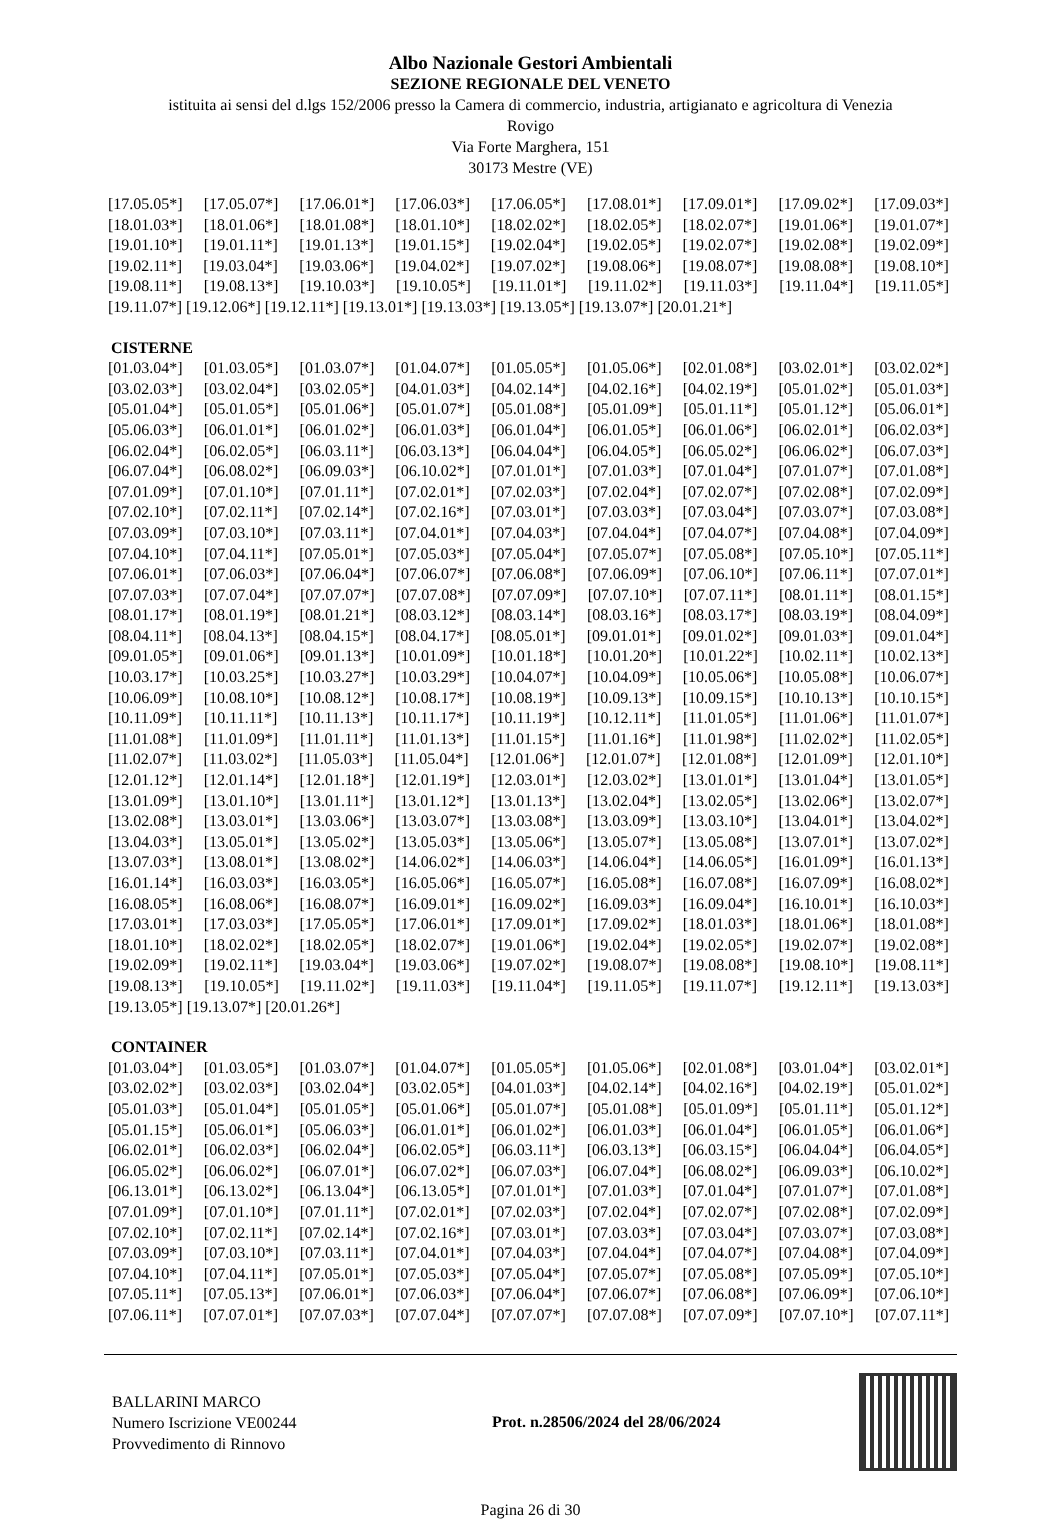Albo Nazionale Gestori Ambientali
SEZIONE REGIONALE DEL VENETO
istituita ai sensi del d.lgs 152/2006 presso la Camera di commercio, industria, artigianato e agricoltura di Venezia
Rovigo
Via Forte Marghera, 151
30173 Mestre (VE)
[17.05.05*] [17.05.07*] [17.06.01*] [17.06.03*] [17.06.05*] [17.08.01*] [17.09.01*] [17.09.02*] [17.09.03*]
[18.01.03*] [18.01.06*] [18.01.08*] [18.01.10*] [18.02.02*] [18.02.05*] [18.02.07*] [19.01.06*] [19.01.07*]
[19.01.10*] [19.01.11*] [19.01.13*] [19.01.15*] [19.02.04*] [19.02.05*] [19.02.07*] [19.02.08*] [19.02.09*]
[19.02.11*] [19.03.04*] [19.03.06*] [19.04.02*] [19.07.02*] [19.08.06*] [19.08.07*] [19.08.08*] [19.08.10*]
[19.08.11*] [19.08.13*] [19.10.03*] [19.10.05*] [19.11.01*] [19.11.02*] [19.11.03*] [19.11.04*] [19.11.05*]
[19.11.07*] [19.12.06*] [19.12.11*] [19.13.01*] [19.13.03*] [19.13.05*] [19.13.07*] [20.01.21*]
CISTERNE
[01.03.04*] [01.03.05*] [01.03.07*] [01.04.07*] [01.05.05*] [01.05.06*] [02.01.08*] [03.02.01*] [03.02.02*]
[03.02.03*] [03.02.04*] [03.02.05*] [04.01.03*] [04.02.14*] [04.02.16*] [04.02.19*] [05.01.02*] [05.01.03*]
[05.01.04*] [05.01.05*] [05.01.06*] [05.01.07*] [05.01.08*] [05.01.09*] [05.01.11*] [05.01.12*] [05.06.01*]
[05.06.03*] [06.01.01*] [06.01.02*] [06.01.03*] [06.01.04*] [06.01.05*] [06.01.06*] [06.02.01*] [06.02.03*]
[06.02.04*] [06.02.05*] [06.03.11*] [06.03.13*] [06.04.04*] [06.04.05*] [06.05.02*] [06.06.02*] [06.07.03*]
[06.07.04*] [06.08.02*] [06.09.03*] [06.10.02*] [07.01.01*] [07.01.03*] [07.01.04*] [07.01.07*] [07.01.08*]
[07.01.09*] [07.01.10*] [07.01.11*] [07.02.01*] [07.02.03*] [07.02.04*] [07.02.07*] [07.02.08*] [07.02.09*]
[07.02.10*] [07.02.11*] [07.02.14*] [07.02.16*] [07.03.01*] [07.03.03*] [07.03.04*] [07.03.07*] [07.03.08*]
[07.03.09*] [07.03.10*] [07.03.11*] [07.04.01*] [07.04.03*] [07.04.04*] [07.04.07*] [07.04.08*] [07.04.09*]
[07.04.10*] [07.04.11*] [07.05.01*] [07.05.03*] [07.05.04*] [07.05.07*] [07.05.08*] [07.05.10*] [07.05.11*]
[07.06.01*] [07.06.03*] [07.06.04*] [07.06.07*] [07.06.08*] [07.06.09*] [07.06.10*] [07.06.11*] [07.07.01*]
[07.07.03*] [07.07.04*] [07.07.07*] [07.07.08*] [07.07.09*] [07.07.10*] [07.07.11*] [08.01.11*] [08.01.15*]
[08.01.17*] [08.01.19*] [08.01.21*] [08.03.12*] [08.03.14*] [08.03.16*] [08.03.17*] [08.03.19*] [08.04.09*]
[08.04.11*] [08.04.13*] [08.04.15*] [08.04.17*] [08.05.01*] [09.01.01*] [09.01.02*] [09.01.03*] [09.01.04*]
[09.01.05*] [09.01.06*] [09.01.13*] [10.01.09*] [10.01.18*] [10.01.20*] [10.01.22*] [10.02.11*] [10.02.13*]
[10.03.17*] [10.03.25*] [10.03.27*] [10.03.29*] [10.04.07*] [10.04.09*] [10.05.06*] [10.05.08*] [10.06.07*]
[10.06.09*] [10.08.10*] [10.08.12*] [10.08.17*] [10.08.19*] [10.09.13*] [10.09.15*] [10.10.13*] [10.10.15*]
[10.11.09*] [10.11.11*] [10.11.13*] [10.11.17*] [10.11.19*] [10.12.11*] [11.01.05*] [11.01.06*] [11.01.07*]
[11.01.08*] [11.01.09*] [11.01.11*] [11.01.13*] [11.01.15*] [11.01.16*] [11.01.98*] [11.02.02*] [11.02.05*]
[11.02.07*] [11.03.02*] [11.05.03*] [11.05.04*] [12.01.06*] [12.01.07*] [12.01.08*] [12.01.09*] [12.01.10*]
[12.01.12*] [12.01.14*] [12.01.18*] [12.01.19*] [12.03.01*] [12.03.02*] [13.01.01*] [13.01.04*] [13.01.05*]
[13.01.09*] [13.01.10*] [13.01.11*] [13.01.12*] [13.01.13*] [13.02.04*] [13.02.05*] [13.02.06*] [13.02.07*]
[13.02.08*] [13.03.01*] [13.03.06*] [13.03.07*] [13.03.08*] [13.03.09*] [13.03.10*] [13.04.01*] [13.04.02*]
[13.04.03*] [13.05.01*] [13.05.02*] [13.05.03*] [13.05.06*] [13.05.07*] [13.05.08*] [13.07.01*] [13.07.02*]
[13.07.03*] [13.08.01*] [13.08.02*] [14.06.02*] [14.06.03*] [14.06.04*] [14.06.05*] [16.01.09*] [16.01.13*]
[16.01.14*] [16.03.03*] [16.03.05*] [16.05.06*] [16.05.07*] [16.05.08*] [16.07.08*] [16.07.09*] [16.08.02*]
[16.08.05*] [16.08.06*] [16.08.07*] [16.09.01*] [16.09.02*] [16.09.03*] [16.09.04*] [16.10.01*] [16.10.03*]
[17.03.01*] [17.03.03*] [17.05.05*] [17.06.01*] [17.09.01*] [17.09.02*] [18.01.03*] [18.01.06*] [18.01.08*]
[18.01.10*] [18.02.02*] [18.02.05*] [18.02.07*] [19.01.06*] [19.02.04*] [19.02.05*] [19.02.07*] [19.02.08*]
[19.02.09*] [19.02.11*] [19.03.04*] [19.03.06*] [19.07.02*] [19.08.07*] [19.08.08*] [19.08.10*] [19.08.11*]
[19.08.13*] [19.10.05*] [19.11.02*] [19.11.03*] [19.11.04*] [19.11.05*] [19.11.07*] [19.12.11*] [19.13.03*]
[19.13.05*] [19.13.07*] [20.01.26*]
CONTAINER
[01.03.04*] [01.03.05*] [01.03.07*] [01.04.07*] [01.05.05*] [01.05.06*] [02.01.08*] [03.01.04*] [03.02.01*]
[03.02.02*] [03.02.03*] [03.02.04*] [03.02.05*] [04.01.03*] [04.02.14*] [04.02.16*] [04.02.19*] [05.01.02*]
[05.01.03*] [05.01.04*] [05.01.05*] [05.01.06*] [05.01.07*] [05.01.08*] [05.01.09*] [05.01.11*] [05.01.12*]
[05.01.15*] [05.06.01*] [05.06.03*] [06.01.01*] [06.01.02*] [06.01.03*] [06.01.04*] [06.01.05*] [06.01.06*]
[06.02.01*] [06.02.03*] [06.02.04*] [06.02.05*] [06.03.11*] [06.03.13*] [06.03.15*] [06.04.04*] [06.04.05*]
[06.05.02*] [06.06.02*] [06.07.01*] [06.07.02*] [06.07.03*] [06.07.04*] [06.08.02*] [06.09.03*] [06.10.02*]
[06.13.01*] [06.13.02*] [06.13.04*] [06.13.05*] [07.01.01*] [07.01.03*] [07.01.04*] [07.01.07*] [07.01.08*]
[07.01.09*] [07.01.10*] [07.01.11*] [07.02.01*] [07.02.03*] [07.02.04*] [07.02.07*] [07.02.08*] [07.02.09*]
[07.02.10*] [07.02.11*] [07.02.14*] [07.02.16*] [07.03.01*] [07.03.03*] [07.03.04*] [07.03.07*] [07.03.08*]
[07.03.09*] [07.03.10*] [07.03.11*] [07.04.01*] [07.04.03*] [07.04.04*] [07.04.07*] [07.04.08*] [07.04.09*]
[07.04.10*] [07.04.11*] [07.05.01*] [07.05.03*] [07.05.04*] [07.05.07*] [07.05.08*] [07.05.09*] [07.05.10*]
[07.05.11*] [07.05.13*] [07.06.01*] [07.06.03*] [07.06.04*] [07.06.07*] [07.06.08*] [07.06.09*] [07.06.10*]
[07.06.11*] [07.07.01*] [07.07.03*] [07.07.04*] [07.07.07*] [07.07.08*] [07.07.09*] [07.07.10*] [07.07.11*]
BALLARINI MARCO
Numero Iscrizione VE00244
Provvedimento di Rinnovo
Prot. n.28506/2024 del 28/06/2024
Pagina 26 di 30